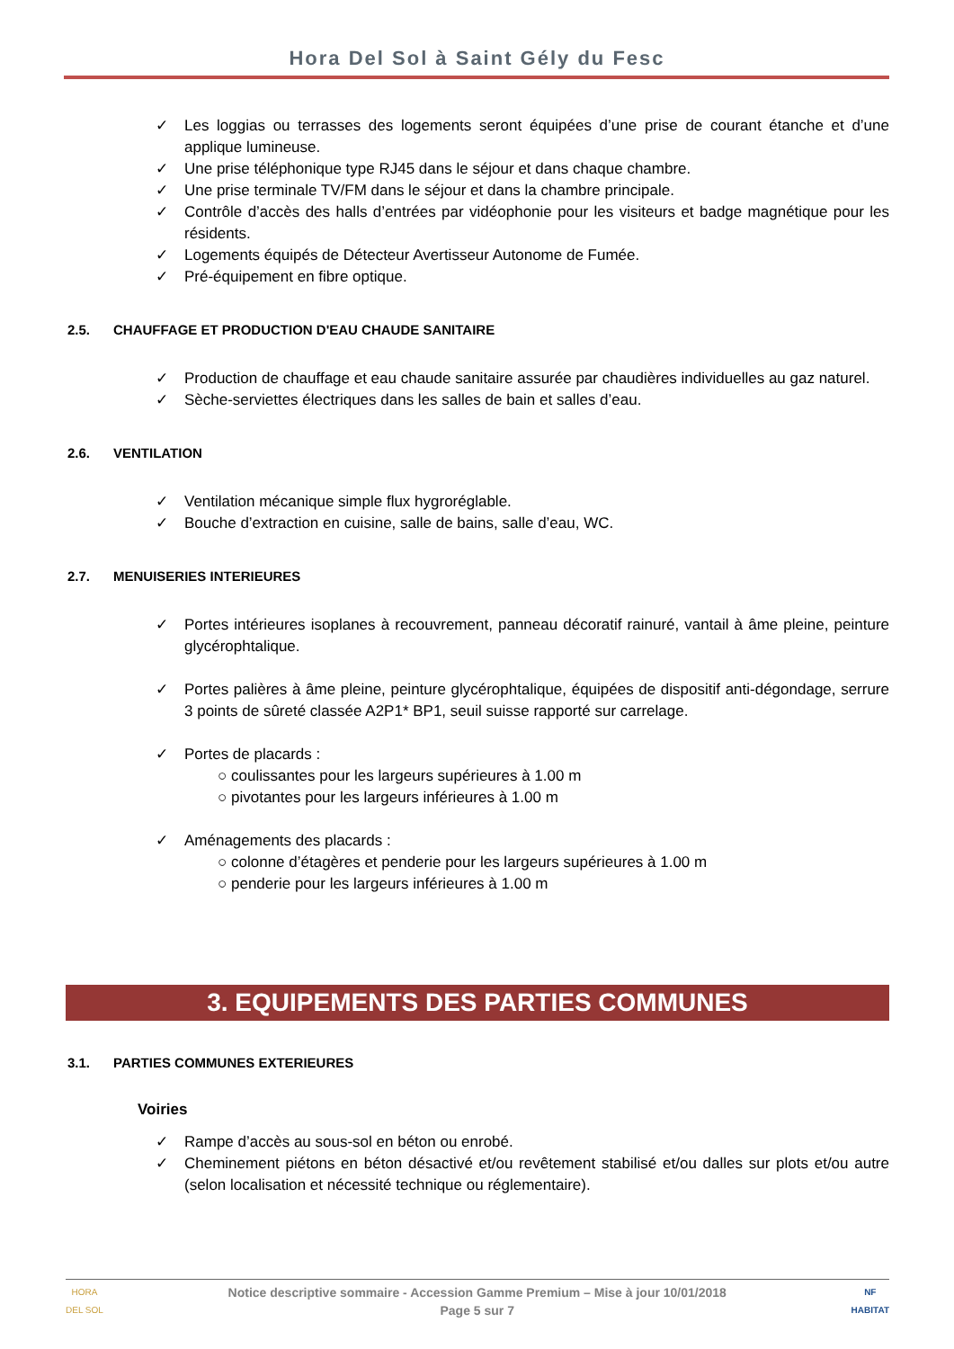Hora Del Sol à Saint Gély du Fesc
✓ Les loggias ou terrasses des logements seront équipées d’une prise de courant étanche et d’une applique lumineuse.
✓ Une prise téléphonique type RJ45 dans le séjour et dans chaque chambre.
✓ Une prise terminale TV/FM dans le séjour et dans la chambre principale.
✓ Contrôle d’accès des halls d’entrées par vidéophonie pour les visiteurs et badge magnétique pour les résidents.
✓ Logements équipés de Détecteur Avertisseur Autonome de Fumée.
✓ Pré-équipement en fibre optique.
2.5. CHAUFFAGE ET PRODUCTION D'EAU CHAUDE SANITAIRE
✓ Production de chauffage et eau chaude sanitaire assurée par chaudières individuelles au gaz naturel.
✓ Sèche-serviettes électriques dans les salles de bain et salles d’eau.
2.6. VENTILATION
✓ Ventilation mécanique simple flux hygroréglable.
✓ Bouche d’extraction en cuisine, salle de bains, salle d’eau, WC.
2.7. MENUISERIES INTERIEURES
✓ Portes intérieures isoplanes à recouvrement, panneau décoratif rainuré, vantail à âme pleine, peinture glycérophtalique.
✓ Portes palières à âme pleine, peinture glycérophtalique, équipées de dispositif anti-dégondage, serrure 3 points de sûreté classée A2P1* BP1, seuil suisse rapporté sur carrelage.
✓ Portes de placards :
○ coulissantes pour les largeurs supérieures à 1.00 m
○ pivotantes pour les largeurs inférieures à 1.00 m
✓ Aménagements des placards :
○ colonne d’étagères et penderie pour les largeurs supérieures à 1.00 m
○ penderie pour les largeurs inférieures à 1.00 m
3. EQUIPEMENTS DES PARTIES COMMUNES
3.1. PARTIES COMMUNES EXTERIEURES
Voiries
✓ Rampe d’accès au sous-sol en béton ou enrobé.
✓ Cheminement piétons en béton désactivé et/ou revêtement stabilisé et/ou dalles sur plots et/ou autre (selon localisation et nécessité technique ou réglementaire).
HORA
DEL SOL
NF
HABITAT
Notice descriptive sommaire - Accession Gamme Premium – Mise à jour 10/01/2018
Page 5 sur 7